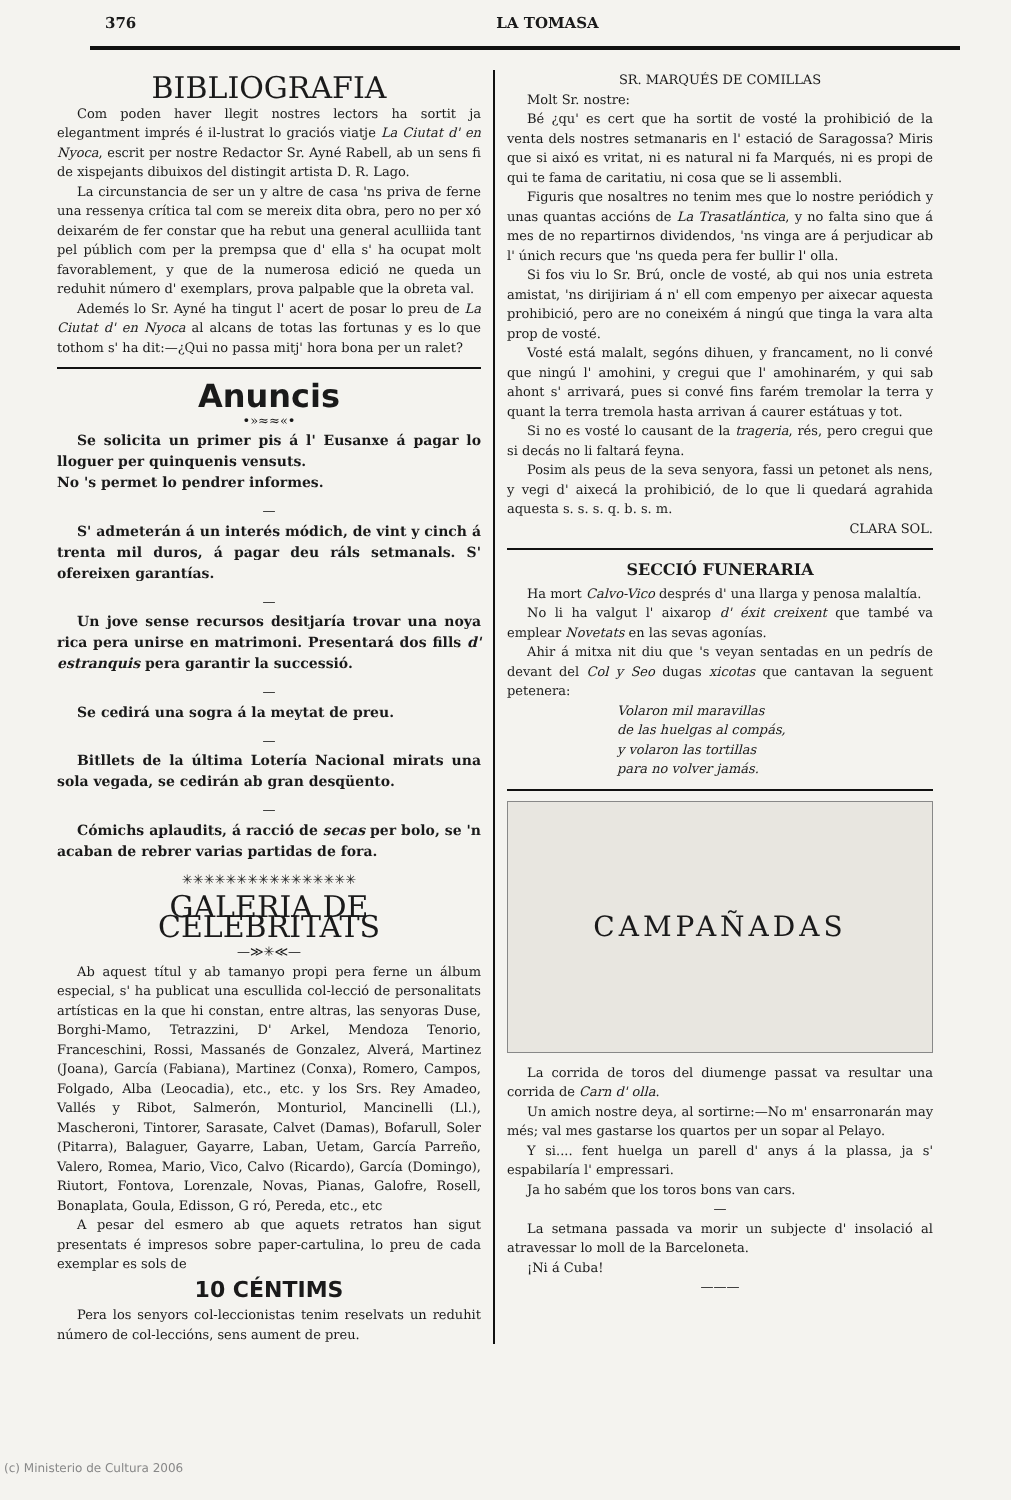376 LA TOMASA
BIBLIOGRAFIA
Com poden haver llegit nostres lectors ha sortit ja elegantment imprés é il-lustrat lo graciós viatje La Ciutat d' en Nyoca, escrit per nostre Redactor Sr. Ayné Rabell, ab un sens fi de xispejants dibuixos del distingit artista D. R. Lago.
La circunstancia de ser un y altre de casa 'ns priva de ferne una ressenya crítica tal com se mereix dita obra, pero no per xó deixarém de fer constar que ha rebut una general aculliida tant pel públich com per la prempsa que d' ella s' ha ocupat molt favorablement, y que de la numerosa edició ne queda un reduhit número d' exemplars, prova palpable que la obreta val.
Ademés lo Sr. Ayné ha tingut l' acert de posar lo preu de La Ciutat d' en Nyoca al alcans de totas las fortunas y es lo que tothom s' ha dit:—¿Qui no passa mitj' hora bona per un ralet?
Anuncis
•»≈≈«•
Se solicita un primer pis á l' Eusanxe á pagar lo lloguer per quinquenis vensuts.
No 's permet lo pendrer informes.
—
S' admeterán á un interés módich, de vint y cinch á trenta mil duros, á pagar deu ráls setmanals. S' ofereixen garantías.
—
Un jove sense recursos desitjaría trovar una noya rica pera unirse en matrimoni. Presentará dos fills d' estranquis pera garantir la successió.
—
Se cedirá una sogra á la meytat de preu.
—
Bitllets de la última Lotería Nacional mirats una sola vegada, se cedirán ab gran desqüento.
—
Cómichs aplaudits, á racció de secas per bolo, se 'n acaban de rebrer varias partidas de fora.
✳✳✳✳✳✳✳✳✳✳✳✳✳✳✳✳
GALERIA DE CELEBRITATS
—≫✳≪—
Ab aquest títul y ab tamanyo propi pera ferne un álbum especial, s' ha publicat una escullida col-lecció de personalitats artísticas en la que hi constan, entre altras, las senyoras Duse, Borghi-Mamo, Tetrazzini, D' Arkel, Mendoza Tenorio, Franceschini, Rossi, Massanés de Gonzalez, Alverá, Martinez (Joana), García (Fabiana), Martinez (Conxa), Romero, Campos, Folgado, Alba (Leocadia), etc., etc. y los Srs. Rey Amadeo, Vallés y Ribot, Salmerón, Monturiol, Mancinelli (Ll.), Mascheroni, Tintorer, Sarasate, Calvet (Damas), Bofarull, Soler (Pitarra), Balaguer, Gayarre, Laban, Uetam, García Parreño, Valero, Romea, Mario, Vico, Calvo (Ricardo), García (Domingo), Riutort, Fontova, Lorenzale, Novas, Pianas, Galofre, Rosell, Bonaplata, Goula, Edisson, G ró, Pereda, etc., etc
A pesar del esmero ab que aquets retratos han sigut presentats é impresos sobre paper-cartulina, lo preu de cada exemplar es sols de
10 CÉNTIMS
Pera los senyors col-leccionistas tenim reselvats un reduhit número de col-leccións, sens aument de preu.
SR. MARQUÉS DE COMILLAS
Molt Sr. nostre:
Bé ¿qu' es cert que ha sortit de vosté la prohibició de la venta dels nostres setmanaris en l' estació de Saragossa? Miris que si aixó es vritat, ni es natural ni fa Marqués, ni es propi de qui te fama de caritatiu, ni cosa que se li assembli.
Figuris que nosaltres no tenim mes que lo nostre periódich y unas quantas accións de La Trasatlántica, y no falta sino que á mes de no repartirnos dividendos, 'ns vinga are á perjudicar ab l' únich recurs que 'ns queda pera fer bullir l' olla.
Si fos viu lo Sr. Brú, oncle de vosté, ab qui nos unia estreta amistat, 'ns dirijiriam á n' ell com empenyo per aixecar aquesta prohibició, pero are no coneixém á ningú que tinga la vara alta prop de vosté.
Vosté está malalt, segóns dihuen, y francament, no li convé que ningú l' amohini, y cregui que l' amohinarém, y qui sab ahont s' arrivará, pues si convé fins farém tremolar la terra y quant la terra tremola hasta arrivan á caurer estátuas y tot.
Si no es vosté lo causant de la trageria, rés, pero cregui que si decás no li faltará feyna.
Posim als peus de la seva senyora, fassi un petonet als nens, y vegi d' aixecá la prohibició, de lo que li quedará agrahida aquesta s. s. s. q. b. s. m.
CLARA SOL.
SECCIÓ FUNERARIA
Ha mort Calvo-Vico després d' una llarga y penosa malaltía.
No li ha valgut l' aixarop d' éxit creixent que també va emplear Novetats en las sevas agonías.
Ahir á mitxa nit diu que 's veyan sentadas en un pedrís de devant del Col y Seo dugas xicotas que cantavan la seguent petenera:
Volaron mil maravillas
de las huelgas al compás,
y volaron las tortillas
para no volver jamás.
CAMPAÑADAS
La corrida de toros del diumenge passat va resultar una corrida de Carn d' olla.
Un amich nostre deya, al sortirne:—No m' ensarronarán may més; val mes gastarse los quartos per un sopar al Pelayo.
Y si.... fent huelga un parell d' anys á la plassa, ja s' espabilaría l' empressari.
Ja ho sabém que los toros bons van cars.
—
La setmana passada va morir un subjecte d' insolació al atravessar lo moll de la Barceloneta.
¡Ni á Cuba!
———
(c) Ministerio de Cultura 2006